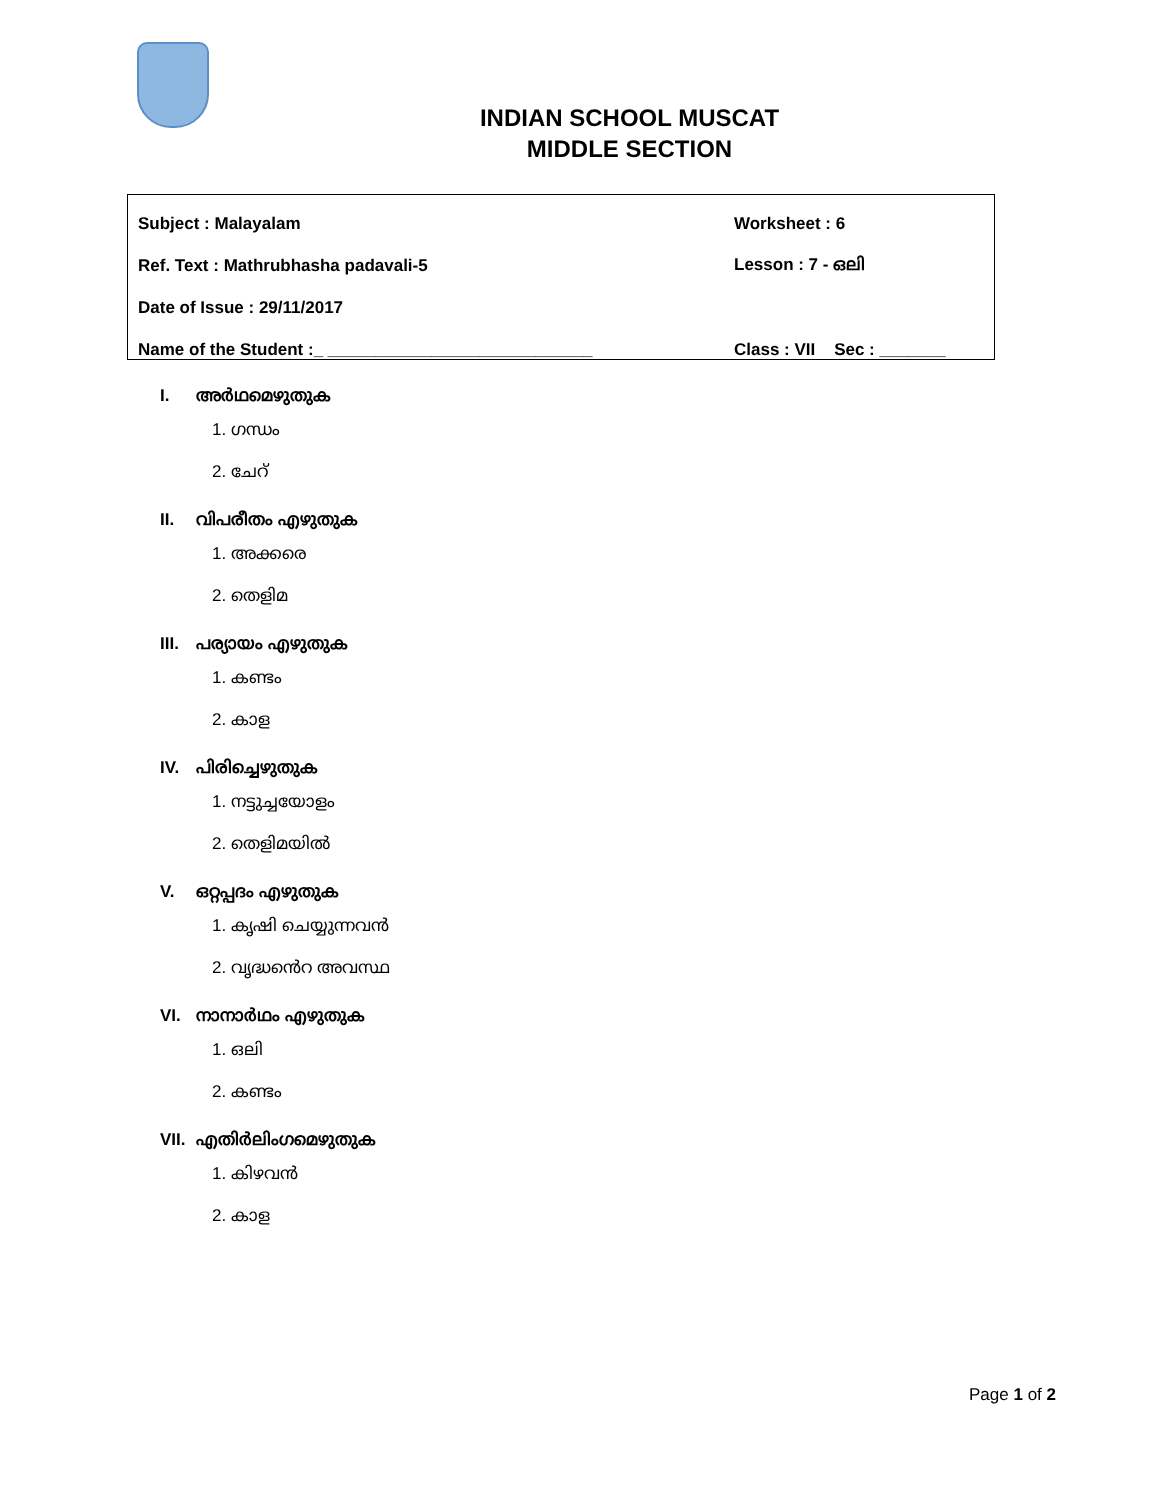INDIAN SCHOOL MUSCAT
MIDDLE SECTION
Subject : Malayalam Worksheet : 6
Ref. Text : Mathrubhasha padavali-5 Lesson : 7 - ഒലി
Date of Issue : 29/11/2017
Name of the Student :_ ____________________________ Class : VII Sec : _______
I. അർഥമെഴുതുക
1. ഗന്ധം
2. ചേറ്
II. വിപരീതം എഴുതുക
1. അക്കരെ
2. തെളിമ
III. പര്യായം എഴുതുക
1. കണ്ടം
2. കാള
IV. പിരിച്ചെഴുതുക
1. നട്ടുച്ചയോളം
2. തെളിമയിൽ
V. ഒറ്റപ്പദം എഴുതുക
1. കൃഷി ചെയ്യുന്നവൻ
2. വൃദ്ധൻെറ അവസ്ഥ
VI. നാനാർഥം എഴുതുക
1. ഒലി
2. കണ്ടം
VII. എതിർലിംഗമെഴുതുക
1. കിഴവൻ
2. കാള
Page 1 of 2